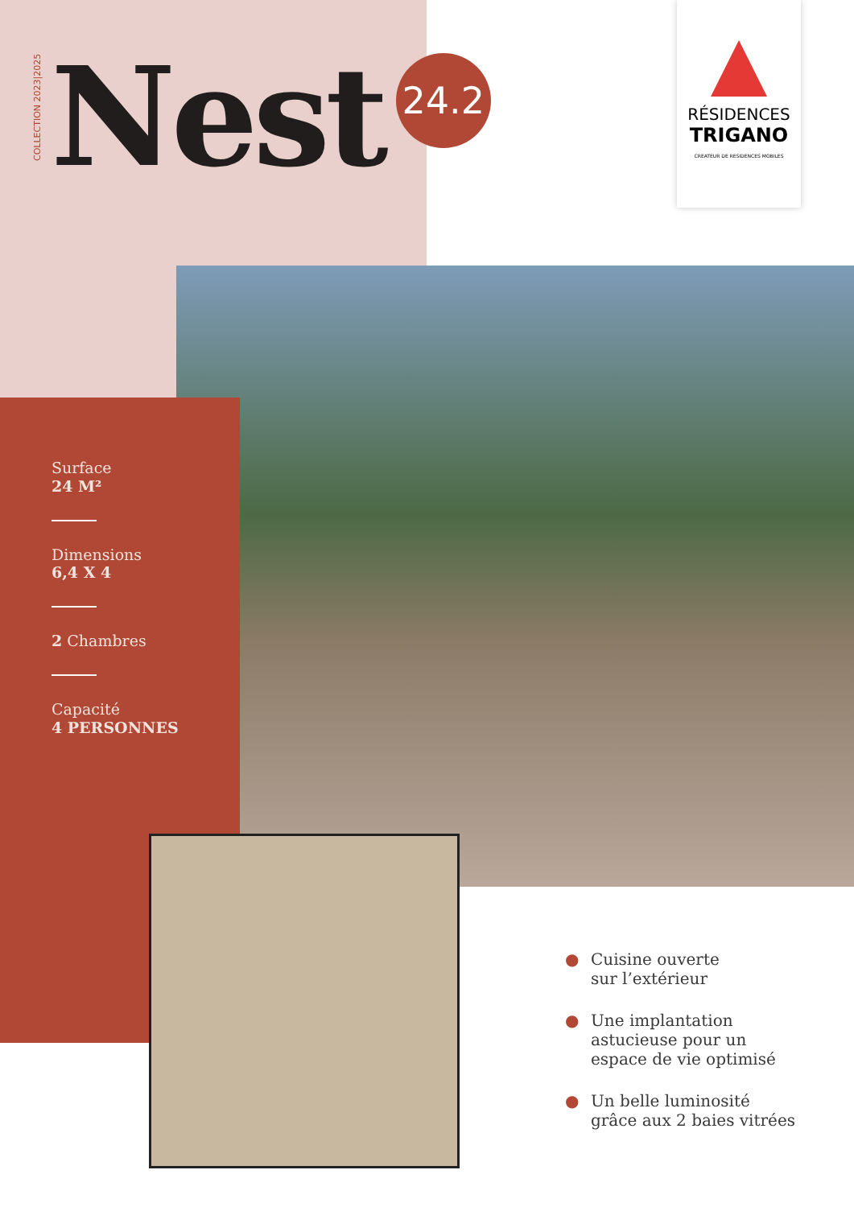COLLECTION 2023|2025
Nest
24.2
RÉSIDENCES
TRIGANO
CREATEUR DE RESIDENCES MOBILES
Surface
24 M²
Dimensions
6,4 X 4
2 Chambres
Capacité
4 PERSONNES
● Cuisine ouverte
sur l’extérieur
● Une implantation
astucieuse pour un
espace de vie optimisé
● Un belle luminosité
grâce aux 2 baies vitrées